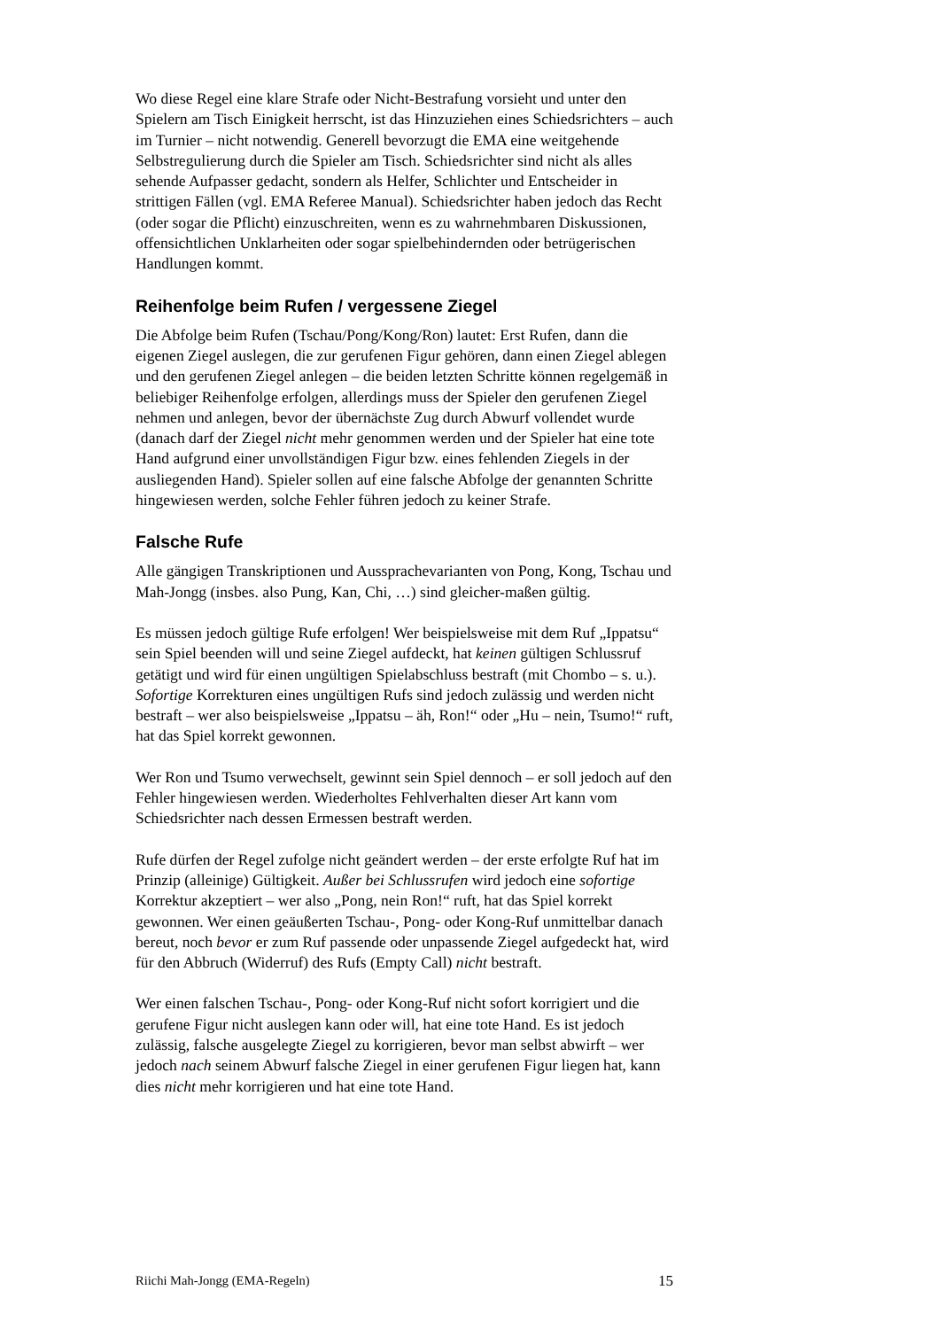Wo diese Regel eine klare Strafe oder Nicht-Bestrafung vorsieht und unter den Spielern am Tisch Einigkeit herrscht, ist das Hinzuziehen eines Schiedsrichters – auch im Turnier – nicht notwendig. Generell bevorzugt die EMA eine weitgehende Selbstregulierung durch die Spieler am Tisch. Schiedsrichter sind nicht als alles sehende Aufpasser gedacht, sondern als Helfer, Schlichter und Entscheider in strittigen Fällen (vgl. EMA Referee Manual). Schiedsrichter haben jedoch das Recht (oder sogar die Pflicht) einzuschreiten, wenn es zu wahrnehmbaren Diskussionen, offensichtlichen Unklarheiten oder sogar spielbehindernden oder betrügerischen Handlungen kommt.
Reihenfolge beim Rufen / vergessene Ziegel
Die Abfolge beim Rufen (Tschau/Pong/Kong/Ron) lautet: Erst Rufen, dann die eigenen Ziegel auslegen, die zur gerufenen Figur gehören, dann einen Ziegel ablegen und den gerufenen Ziegel anlegen – die beiden letzten Schritte können regelgemäß in beliebiger Reihenfolge erfolgen, allerdings muss der Spieler den gerufenen Ziegel nehmen und anlegen, bevor der übernächste Zug durch Abwurf vollendet wurde (danach darf der Ziegel nicht mehr genommen werden und der Spieler hat eine tote Hand aufgrund einer unvollständigen Figur bzw. eines fehlenden Ziegels in der ausliegenden Hand). Spieler sollen auf eine falsche Abfolge der genannten Schritte hingewiesen werden, solche Fehler führen jedoch zu keiner Strafe.
Falsche Rufe
Alle gängigen Transkriptionen und Aussprachevarianten von Pong, Kong, Tschau und Mah-Jongg (insbes. also Pung, Kan, Chi, …) sind gleicher-maßen gültig.
Es müssen jedoch gültige Rufe erfolgen! Wer beispielsweise mit dem Ruf „Ippatsu“ sein Spiel beenden will und seine Ziegel aufdeckt, hat keinen gültigen Schlussruf getätigt und wird für einen ungültigen Spielabschluss bestraft (mit Chombo – s. u.). Sofortige Korrekturen eines ungültigen Rufs sind jedoch zulässig und werden nicht bestraft – wer also beispielsweise „Ippatsu – äh, Ron!“ oder „Hu – nein, Tsumo!“ ruft, hat das Spiel korrekt gewonnen.
Wer Ron und Tsumo verwechselt, gewinnt sein Spiel dennoch – er soll jedoch auf den Fehler hingewiesen werden. Wiederholtes Fehlverhalten dieser Art kann vom Schiedsrichter nach dessen Ermessen bestraft werden.
Rufe dürfen der Regel zufolge nicht geändert werden – der erste erfolgte Ruf hat im Prinzip (alleinige) Gültigkeit. Außer bei Schlussrufen wird jedoch eine sofortige Korrektur akzeptiert – wer also „Pong, nein Ron!“ ruft, hat das Spiel korrekt gewonnen. Wer einen geäußerten Tschau-, Pong- oder Kong-Ruf unmittelbar danach bereut, noch bevor er zum Ruf passende oder unpassende Ziegel aufgedeckt hat, wird für den Abbruch (Widerruf) des Rufs (Empty Call) nicht bestraft.
Wer einen falschen Tschau-, Pong- oder Kong-Ruf nicht sofort korrigiert und die gerufene Figur nicht auslegen kann oder will, hat eine tote Hand. Es ist jedoch zulässig, falsche ausgelegte Ziegel zu korrigieren, bevor man selbst abwirft – wer jedoch nach seinem Abwurf falsche Ziegel in einer gerufenen Figur liegen hat, kann dies nicht mehr korrigieren und hat eine tote Hand.
Riichi Mah-Jongg (EMA-Regeln) 15